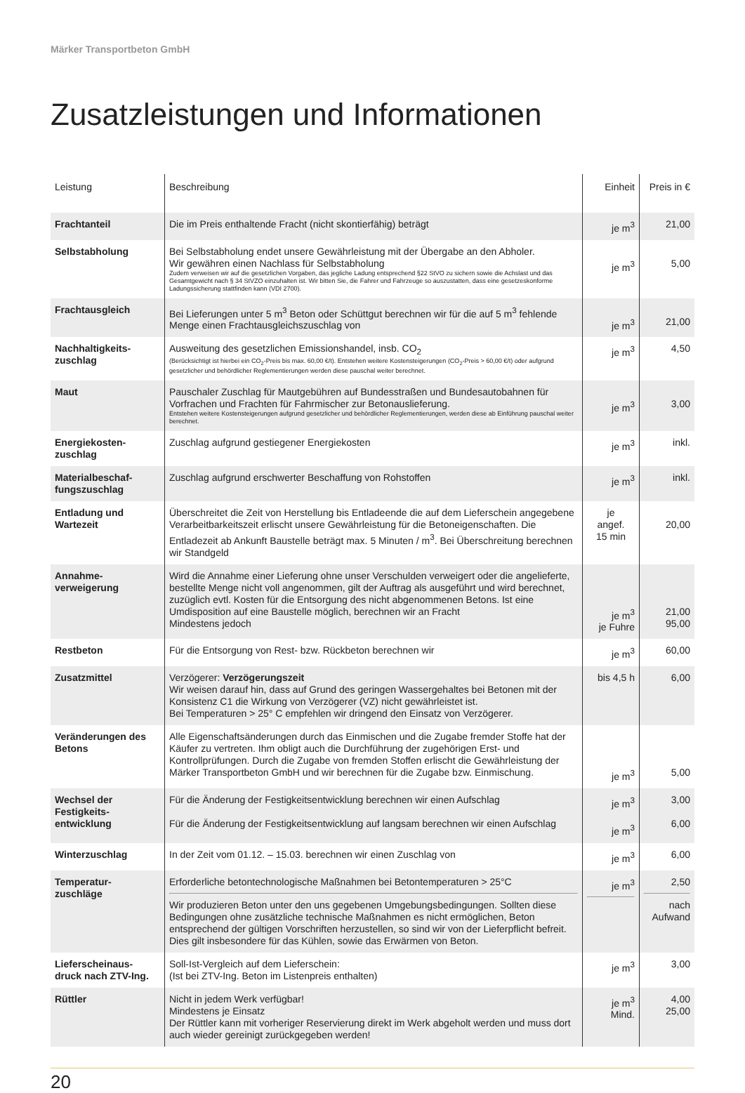Märker Transportbeton GmbH
Zusatzleistungen und Informationen
| Leistung | Beschreibung | Einheit | Preis in € |
| --- | --- | --- | --- |
| Frachtanteil | Die im Preis enthaltende Fracht (nicht skontierfähig) beträgt | je m<sup>3</sup> | 21,00 |
| Selbstabholung | Bei Selbstabholung endet unsere Gewährleistung mit der Übergabe an den Abholer. Wir gewähren einen Nachlass für Selbstabholung Zudem verweisen wir auf die gesetzlichen Vorgaben, das jegliche Ladung entsprechend §22 StVO zu sichern sowie die Achslast und das Gesamtgewicht nach § 34 StVZO einzuhalten ist. Wir bitten Sie, die Fahrer und Fahrzeuge so auszustatten, dass eine gesetzeskonforme Ladungssicherung stattfinden kann (VDI 2700). | je m<sup>3</sup> | 5,00 |
| Frachtausgleich | Bei Lieferungen unter 5 m<sup>3</sup> Beton oder Schüttgut berechnen wir für die auf 5 m<sup>3</sup> fehlende Menge einen Frachtausgleichszuschlag von | je m<sup>3</sup> | 21,00 |
| Nachhaltigkeits- zuschlag | Ausweitung des gesetzlichen Emissionshandel, insb. CO<sub>2</sub> (Berücksichtigt ist hierbei ein CO<sub>2</sub>-Preis bis max. 60,00 €/t). Entstehen weitere Kostensteigerungen (CO<sub>2</sub>-Preis > 60,00 €/t) oder aufgrund gesetzlicher und behördlicher Reglementierungen werden diese pauschal weiter berechnet. | je m<sup>3</sup> | 4,50 |
| Maut | Pauschaler Zuschlag für Mautgebühren auf Bundesstraßen und Bundesautobahnen für Vorfrachen und Frachten für Fahrmischer zur Betonauslieferung. Entstehen weitere Kostensteigerungen aufgrund gesetzlicher und behördlicher Reglementierungen, werden diese ab Einführung pauschal weiter berechnet. | je m<sup>3</sup> | 3,00 |
| Energiekosten- zuschlag | Zuschlag aufgrund gestiegener Energiekosten | je m<sup>3</sup> | inkl. |
| Materialbeschaf- fungszuschlag | Zuschlag aufgrund erschwerter Beschaffung von Rohstoffen | je m<sup>3</sup> | inkl. |
| Entladung und Wartezeit | Überschreitet die Zeit von Herstellung bis Entladeende die auf dem Lieferschein angegebene Verarbeitbarkeitszeit erlischt unsere Gewährleistung für die Betoneigenschaften. Die Entladezeit ab Ankunft Baustelle beträgt max. 5 Minuten / m<sup>3</sup>. Bei Überschreitung berechnen wir Standgeld | je angef. 15 min | 20,00 |
| Annahme- verweigerung | Wird die Annahme einer Lieferung ohne unser Verschulden verweigert oder die angelieferte, bestellte Menge nicht voll angenommen, gilt der Auftrag als ausgeführt und wird berechnet, zuzüglich evtl. Kosten für die Entsorgung des nicht abgenommenen Betons. Ist eine Umdisposition auf eine Baustelle möglich, berechnen wir an Fracht Mindestens jedoch | je m<sup>3</sup> je Fuhre | 21,00 95,00 |
| Restbeton | Für die Entsorgung von Rest- bzw. Rückbeton berechnen wir | je m<sup>3</sup> | 60,00 |
| Zusatzmittel | Verzögerer: Verzögerungszeit Wir weisen darauf hin, dass auf Grund des geringen Wassergehaltes bei Betonen mit der Konsistenz C1 die Wirkung von Verzögerer (VZ) nicht gewährleistet ist. Bei Temperaturen > 25° C empfehlen wir dringend den Einsatz von Verzögerer. | bis 4,5 h | 6,00 |
| Veränderungen des Betons | Alle Eigenschaftsänderungen durch das Einmischen und die Zugabe fremder Stoffe hat der Käufer zu vertreten. Ihm obligt auch die Durchführung der zugehörigen Erst- und Kontrollprüfungen. Durch die Zugabe von fremden Stoffen erlischt die Gewährleistung der Märker Transportbeton GmbH und wir berechnen für die Zugabe bzw. Einmischung. | je m<sup>3</sup> | 5,00 |
| Wechsel der Festigkeits- entwicklung | Für die Änderung der Festigkeitsentwicklung berechnen wir einen Aufschlag Für die Änderung der Festigkeitsentwicklung auf langsam berechnen wir einen Aufschlag | je m<sup>3</sup> je m<sup>3</sup> | 3,00 6,00 |
| Winterzuschlag | In der Zeit vom 01.12. – 15.03. berechnen wir einen Zuschlag von | je m<sup>3</sup> | 6,00 |
| Temperatur- zuschläge | Erforderliche betontechnologische Maßnahmen bei Betontemperaturen > 25°C Wir produzieren Beton unter den uns gegebenen Umgebungsbedingungen. Sollten diese Bedingungen ohne zusätzliche technische Maßnahmen es nicht ermöglichen, Beton entsprechend der gültigen Vorschriften herzustellen, so sind wir von der Lieferpflicht befreit. Dies gilt insbesondere für das Kühlen, sowie das Erwärmen von Beton. | je m<sup>3</sup> | 2,50 nach Aufwand |
| Lieferscheinaus- druck nach ZTV-Ing. | Soll-Ist-Vergleich auf dem Lieferschein: (Ist bei ZTV-Ing. Beton im Listenpreis enthalten) | je m<sup>3</sup> | 3,00 |
| Rüttler | Nicht in jedem Werk verfügbar! Mindestens je Einsatz Der Rüttler kann mit vorheriger Reservierung direkt im Werk abgeholt werden und muss dort auch wieder gereinigt zurückgegeben werden! | je m<sup>3</sup> Mind. | 4,00 25,00 |
20